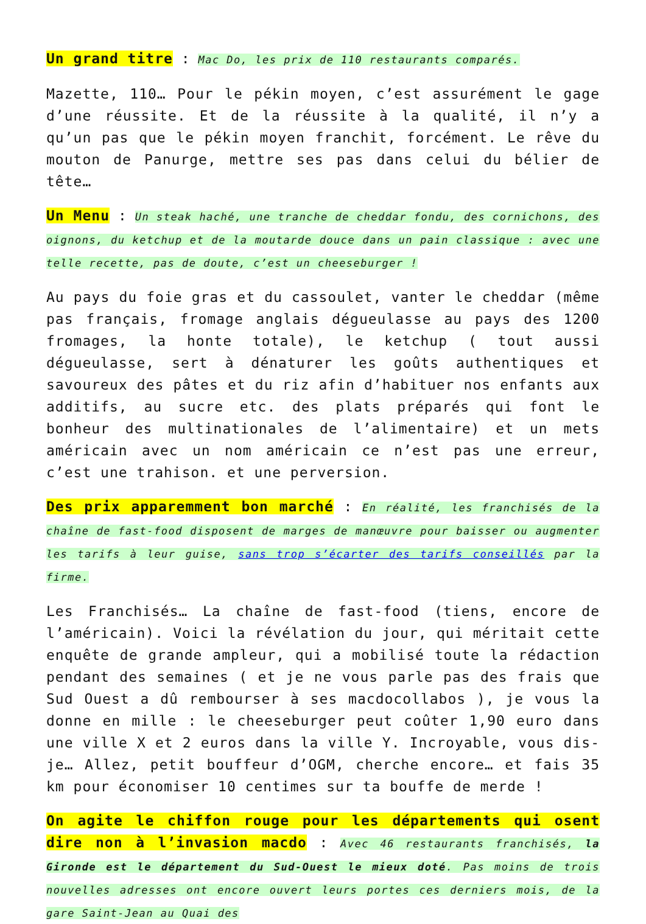Un grand titre : Mac Do, les prix de 110 restaurants comparés.
Mazette, 110… Pour le pékin moyen, c’est assurément le gage d’une réussite. Et de la réussite à la qualité, il n’y a qu’un pas que le pékin moyen franchit, forcément. Le rêve du mouton de Panurge, mettre ses pas dans celui du bélier de tête…
Un Menu : Un steak haché, une tranche de cheddar fondu, des cornichons, des oignons, du ketchup et de la moutarde douce dans un pain classique : avec une telle recette, pas de doute, c’est un cheeseburger !
Au pays du foie gras et du cassoulet, vanter le cheddar (même pas français, fromage anglais dégueulasse au pays des 1200 fromages, la honte totale), le ketchup ( tout aussi dégueulasse, sert à dénaturer les goûts authentiques et savoureux des pâtes et du riz afin d’habituer nos enfants aux additifs, au sucre etc. des plats préparés qui font le bonheur des multinationales de l’alimentaire) et un mets américain avec un nom américain ce n’est pas une erreur, c’est une trahison. et une perversion.
Des prix apparemment bon marché : En réalité, les franchisés de la chaîne de fast-food disposent de marges de manœuvre pour baisser ou augmenter les tarifs à leur guise, sans trop s’écarter des tarifs conseillés par la firme.
Les Franchisés… La chaîne de fast-food (tiens, encore de l’américain). Voici la révélation du jour, qui méritait cette enquête de grande ampleur, qui a mobilisé toute la rédaction pendant des semaines ( et je ne vous parle pas des frais que Sud Ouest a dû rembourser à ses macdocollabos ), je vous la donne en mille : le cheeseburger peut coûter 1,90 euro dans une ville X et 2 euros dans la ville Y. Incroyable, vous dis-je… Allez, petit bouffeur d’OGM, cherche encore… et fais 35 km pour économiser 10 centimes sur ta bouffe de merde !
On agite le chiffon rouge pour les départements qui osent dire non à l’invasion macdo : Avec 46 restaurants franchisés, la Gironde est le département du Sud-Ouest le mieux doté. Pas moins de trois nouvelles adresses ont encore ouvert leurs portes ces derniers mois, de la gare Saint-Jean au Quai des